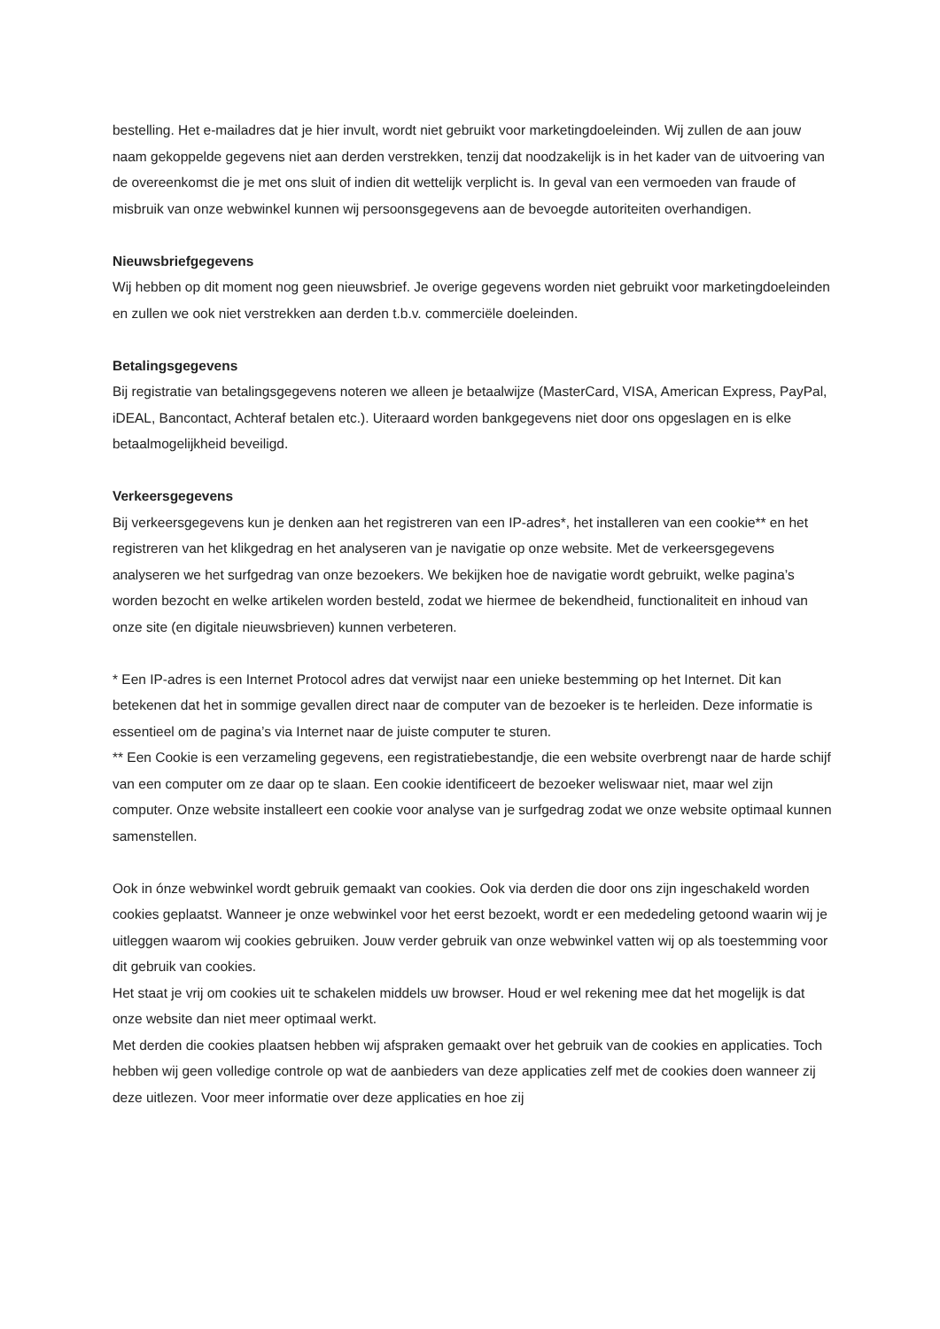bestelling. Het e-mailadres dat je hier invult, wordt niet gebruikt voor marketingdoeleinden. Wij zullen de aan jouw naam gekoppelde gegevens niet aan derden verstrekken, tenzij dat noodzakelijk is in het kader van de uitvoering van de overeenkomst die je met ons sluit of indien dit wettelijk verplicht is. In geval van een vermoeden van fraude of misbruik van onze webwinkel kunnen wij persoonsgegevens aan de bevoegde autoriteiten overhandigen.
Nieuwsbriefgegevens
Wij hebben op dit moment nog geen nieuwsbrief. Je overige gegevens worden niet gebruikt voor marketingdoeleinden en zullen we ook niet verstrekken aan derden t.b.v. commerciële doeleinden.
Betalingsgegevens
Bij registratie van betalingsgegevens noteren we alleen je betaalwijze (MasterCard, VISA, American Express, PayPal, iDEAL, Bancontact, Achteraf betalen etc.). Uiteraard worden bankgegevens niet door ons opgeslagen en is elke betaalmogelijkheid beveiligd.
Verkeersgegevens
Bij verkeersgegevens kun je denken aan het registreren van een IP-adres*, het installeren van een cookie** en het registreren van het klikgedrag en het analyseren van je navigatie op onze website. Met de verkeersgegevens analyseren we het surfgedrag van onze bezoekers. We bekijken hoe de navigatie wordt gebruikt, welke pagina’s worden bezocht en welke artikelen worden besteld, zodat we hiermee de bekendheid, functionaliteit en inhoud van onze site (en digitale nieuwsbrieven) kunnen verbeteren.
* Een IP-adres is een Internet Protocol adres dat verwijst naar een unieke bestemming op het Internet. Dit kan betekenen dat het in sommige gevallen direct naar de computer van de bezoeker is te herleiden. Deze informatie is essentieel om de pagina’s via Internet naar de juiste computer te sturen.
** Een Cookie is een verzameling gegevens, een registratiebestandje, die een website overbrengt naar de harde schijf van een computer om ze daar op te slaan. Een cookie identificeert de bezoeker weliswaar niet, maar wel zijn computer. Onze website installeert een cookie voor analyse van je surfgedrag zodat we onze website optimaal kunnen samenstellen.
Ook in ónze webwinkel wordt gebruik gemaakt van cookies. Ook via derden die door ons zijn ingeschakeld worden cookies geplaatst. Wanneer je onze webwinkel voor het eerst bezoekt, wordt er een mededeling getoond waarin wij je uitleggen waarom wij cookies gebruiken. Jouw verder gebruik van onze webwinkel vatten wij op als toestemming voor dit gebruik van cookies.
Het staat je vrij om cookies uit te schakelen middels uw browser. Houd er wel rekening mee dat het mogelijk is dat onze website dan niet meer optimaal werkt.
Met derden die cookies plaatsen hebben wij afspraken gemaakt over het gebruik van de cookies en applicaties. Toch hebben wij geen volledige controle op wat de aanbieders van deze applicaties zelf met de cookies doen wanneer zij deze uitlezen. Voor meer informatie over deze applicaties en hoe zij